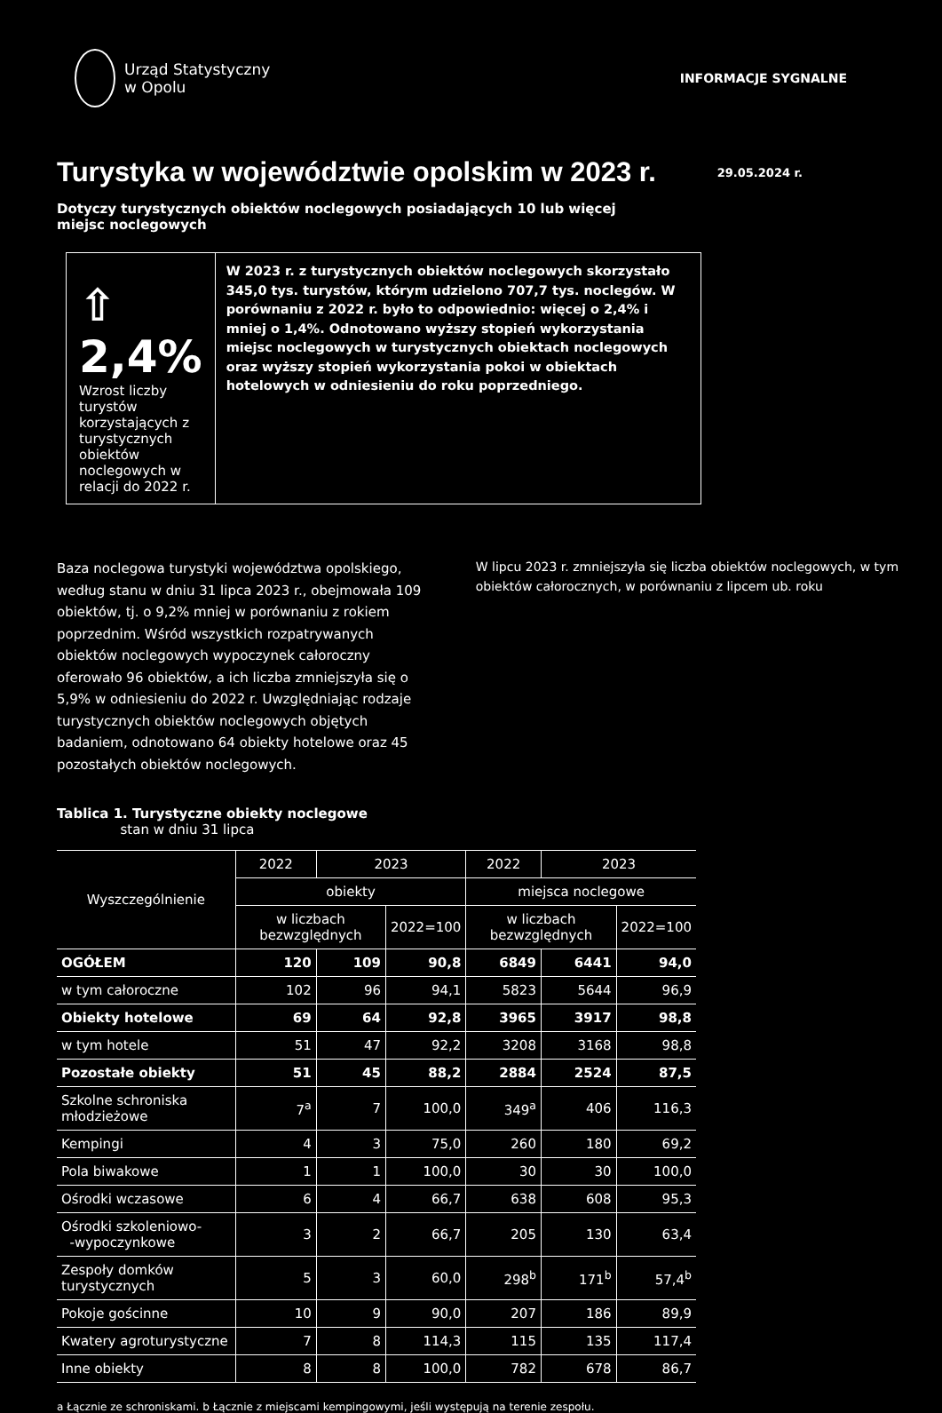Urząd Statystyczny
w Opolu
INFORMACJE SYGNALNE
Turystyka w województwie opolskim w 2023 r.
29.05.2024 r.
Dotyczy turystycznych obiektów noclegowych posiadających 10 lub więcej miejsc noclegowych
⇧ 2,4%
Wzrost liczby turystów korzystających z turystycznych obiektów noclegowych w relacji do 2022 r.
W 2023 r. z turystycznych obiektów noclegowych skorzystało 345,0 tys. turystów, którym udzielono 707,7 tys. noclegów. W porównaniu z 2022 r. było to odpowiednio: więcej o 2,4% i mniej o 1,4%. Odnotowano wyższy stopień wykorzystania miejsc noclegowych w turystycznych obiektach noclegowych oraz wyższy stopień wykorzystania pokoi w obiektach hotelowych w odniesieniu do roku poprzedniego.
Baza noclegowa turystyki województwa opolskiego, według stanu w dniu 31 lipca 2023 r., obejmowała 109 obiektów, tj. o 9,2% mniej w porównaniu z rokiem poprzednim. Wśród wszystkich rozpatrywanych obiektów noclegowych wypoczynek całoroczny oferowało 96 obiektów, a ich liczba zmniejszyła się o 5,9% w odniesieniu do 2022 r. Uwzględniając rodzaje turystycznych obiektów noclegowych objętych badaniem, odnotowano 64 obiekty hotelowe oraz 45 pozostałych obiektów noclegowych.
W lipcu 2023 r. zmniejszyła się liczba obiektów noclegowych, w tym obiektów całorocznych, w porównaniu z lipcem ub. roku
Tablica 1. Turystyczne obiekty noclegowe
stan w dniu 31 lipca
| Wyszczególnienie | 2022 | 2023 | | 2022 | 2023 | |
| --- | --- | --- | --- | --- | --- | --- |
| | obiekty | | | miejsca noclegowe | | |
| | w liczbach bezwzględnych | | 2022=100 | w liczbach bezwzględnych | | 2022=100 |
| OGÓŁEM | 120 | 109 | 90,8 | 6849 | 6441 | 94,0 |
| w tym całoroczne | 102 | 96 | 94,1 | 5823 | 5644 | 96,9 |
| Obiekty hotelowe | 69 | 64 | 92,8 | 3965 | 3917 | 98,8 |
| w tym hotele | 51 | 47 | 92,2 | 3208 | 3168 | 98,8 |
| Pozostałe obiekty | 51 | 45 | 88,2 | 2884 | 2524 | 87,5 |
| Szkolne schroniska młodzieżowe | 7<sup>a</sup> | 7 | 100,0 | 349<sup>a</sup> | 406 | 116,3 |
| Kempingi | 4 | 3 | 75,0 | 260 | 180 | 69,2 |
| Pola biwakowe | 1 | 1 | 100,0 | 30 | 30 | 100,0 |
| Ośrodki wczasowe | 6 | 4 | 66,7 | 638 | 608 | 95,3 |
| Ośrodki szkoleniowo- -wypoczynkowe | 3 | 2 | 66,7 | 205 | 130 | 63,4 |
| Zespoły domków turystycznych | 5 | 3 | 60,0 | 298<sup>b</sup> | 171<sup>b</sup> | 57,4<sup>b</sup> |
| Pokoje gościnne | 10 | 9 | 90,0 | 207 | 186 | 89,9 |
| Kwatery agroturystyczne | 7 | 8 | 114,3 | 115 | 135 | 117,4 |
| Inne obiekty | 8 | 8 | 100,0 | 782 | 678 | 86,7 |
a Łącznie ze schroniskami. b Łącznie z miejscami kempingowymi, jeśli występują na terenie zespołu.